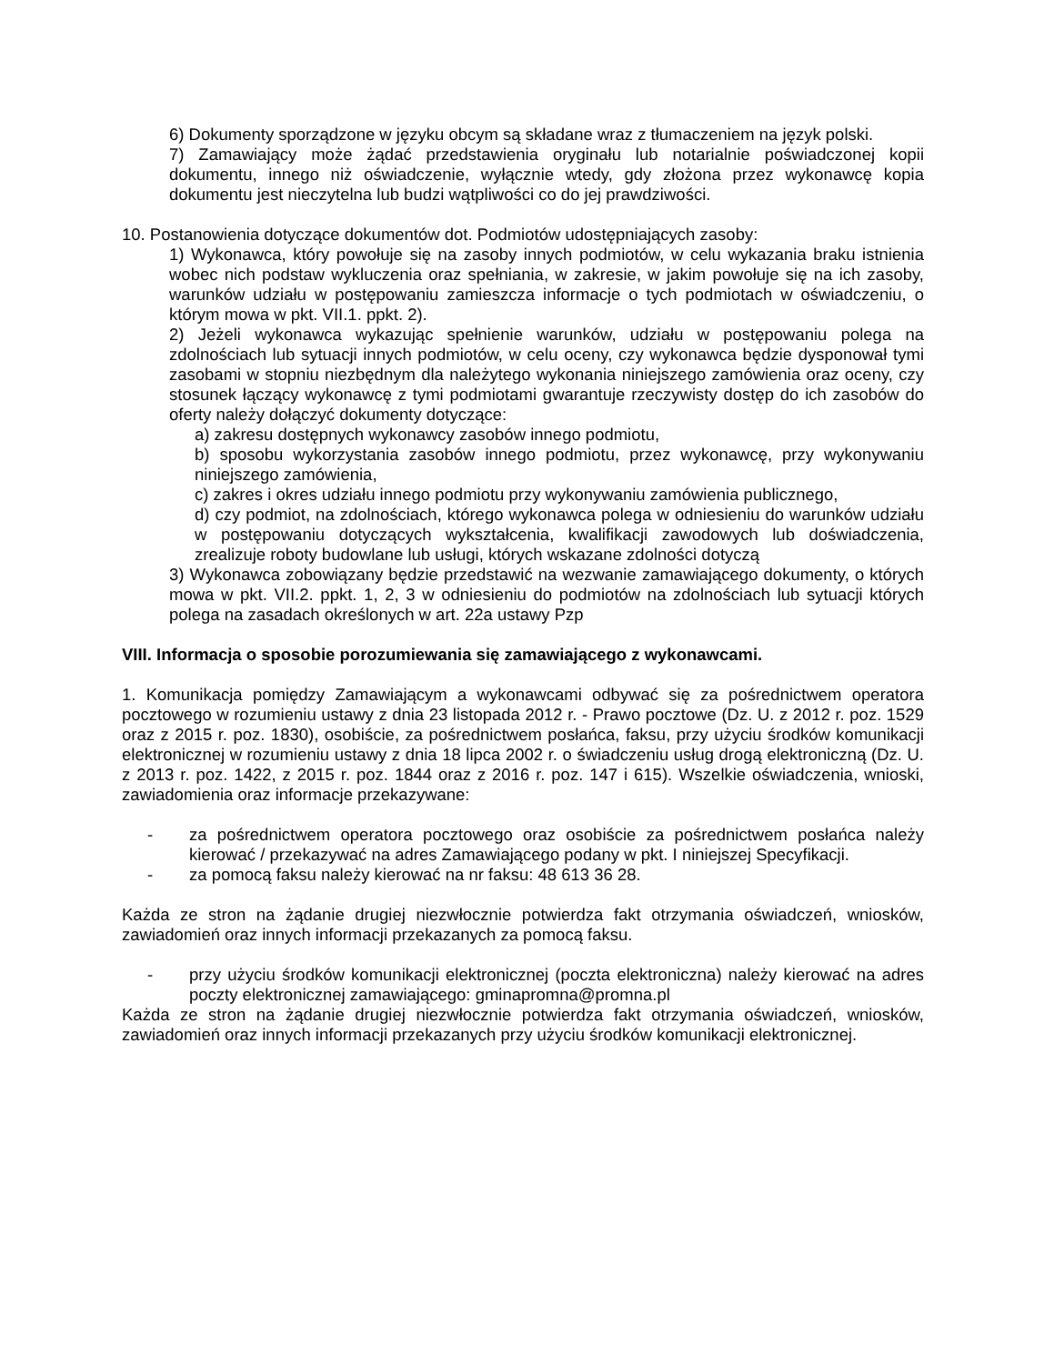6) Dokumenty sporządzone w języku obcym są składane wraz z tłumaczeniem na język polski.
7) Zamawiający może żądać przedstawienia oryginału lub notarialnie poświadczonej kopii dokumentu, innego niż oświadczenie, wyłącznie wtedy, gdy złożona przez wykonawcę kopia dokumentu jest nieczytelna lub budzi wątpliwości co do jej prawdziwości.
10. Postanowienia dotyczące dokumentów dot. Podmiotów udostępniających zasoby:
1) Wykonawca, który powołuje się na zasoby innych podmiotów, w celu wykazania braku istnienia wobec nich podstaw wykluczenia oraz spełniania, w zakresie, w jakim powołuje się na ich zasoby, warunków udziału w postępowaniu zamieszcza informacje o tych podmiotach w oświadczeniu, o którym mowa w pkt. VII.1. ppkt. 2).
2) Jeżeli wykonawca wykazując spełnienie warunków, udziału w postępowaniu polega na zdolnościach lub sytuacji innych podmiotów, w celu oceny, czy wykonawca będzie dysponował tymi zasobami w stopniu niezbędnym dla należytego wykonania niniejszego zamówienia oraz oceny, czy stosunek łączący wykonawcę z tymi podmiotami gwarantuje rzeczywisty dostęp do ich zasobów do oferty należy dołączyć dokumenty dotyczące:
a) zakresu dostępnych wykonawcy zasobów innego podmiotu,
b) sposobu wykorzystania zasobów innego podmiotu, przez wykonawcę, przy wykonywaniu niniejszego zamówienia,
c) zakres i okres udziału innego podmiotu przy wykonywaniu zamówienia publicznego,
d) czy podmiot, na zdolnościach, którego wykonawca polega w odniesieniu do warunków udziału w postępowaniu dotyczących wykształcenia, kwalifikacji zawodowych lub doświadczenia, zrealizuje roboty budowlane lub usługi, których wskazane zdolności dotyczą
3) Wykonawca zobowiązany będzie przedstawić na wezwanie zamawiającego dokumenty, o których mowa w pkt. VII.2. ppkt. 1, 2, 3 w odniesieniu do podmiotów na zdolnościach lub sytuacji których polega na zasadach określonych w art. 22a ustawy Pzp
VIII. Informacja o sposobie porozumiewania się zamawiającego z wykonawcami.
1. Komunikacja pomiędzy Zamawiającym a wykonawcami odbywać się za pośrednictwem operatora pocztowego w rozumieniu ustawy z dnia 23 listopada 2012 r. - Prawo pocztowe (Dz. U. z 2012 r. poz. 1529 oraz z 2015 r. poz. 1830), osobiście, za pośrednictwem posłańca, faksu, przy użyciu środków komunikacji elektronicznej w rozumieniu ustawy z dnia 18 lipca 2002 r. o świadczeniu usług drogą elektroniczną (Dz. U. z 2013 r. poz. 1422, z 2015 r. poz. 1844 oraz z 2016 r. poz. 147 i 615). Wszelkie oświadczenia, wnioski, zawiadomienia oraz informacje przekazywane:
- za pośrednictwem operatora pocztowego oraz osobiście za pośrednictwem posłańca należy kierować / przekazywać na adres Zamawiającego podany w pkt. I niniejszej Specyfikacji.
- za pomocą faksu należy kierować na nr faksu: 48 613 36 28.
Każda ze stron na żądanie drugiej niezwłocznie potwierdza fakt otrzymania oświadczeń, wniosków, zawiadomień oraz innych informacji przekazanych za pomocą faksu.
- przy użyciu środków komunikacji elektronicznej (poczta elektroniczna) należy kierować na adres poczty elektronicznej zamawiającego: gminapromna@promna.pl
Każda ze stron na żądanie drugiej niezwłocznie potwierdza fakt otrzymania oświadczeń, wniosków, zawiadomień oraz innych informacji przekazanych przy użyciu środków komunikacji elektronicznej.